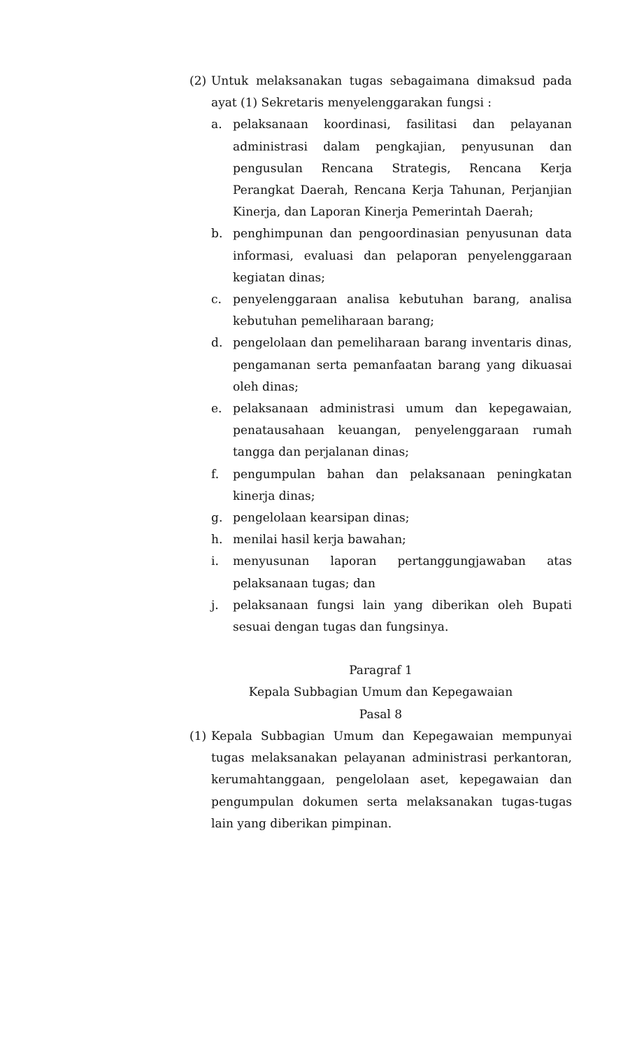(2) Untuk melaksanakan tugas sebagaimana dimaksud pada ayat (1) Sekretaris menyelenggarakan fungsi :
a. pelaksanaan koordinasi, fasilitasi dan pelayanan administrasi dalam pengkajian, penyusunan dan pengusulan Rencana Strategis, Rencana Kerja Perangkat Daerah, Rencana Kerja Tahunan, Perjanjian Kinerja, dan Laporan Kinerja Pemerintah Daerah;
b. penghimpunan dan pengoordinasian penyusunan data informasi, evaluasi dan pelaporan penyelenggaraan kegiatan dinas;
c. penyelenggaraan analisa kebutuhan barang, analisa kebutuhan pemeliharaan barang;
d. pengelolaan dan pemeliharaan barang inventaris dinas, pengamanan serta pemanfaatan barang yang dikuasai oleh dinas;
e. pelaksanaan administrasi umum dan kepegawaian, penatausahaan keuangan, penyelenggaraan rumah tangga dan perjalanan dinas;
f. pengumpulan bahan dan pelaksanaan peningkatan kinerja dinas;
g. pengelolaan kearsipan dinas;
h. menilai hasil kerja bawahan;
i. menyusunan laporan pertanggungjawaban atas pelaksanaan tugas; dan
j. pelaksanaan fungsi lain yang diberikan oleh Bupati sesuai dengan tugas dan fungsinya.
Paragraf 1
Kepala Subbagian Umum dan Kepegawaian
Pasal 8
(1) Kepala Subbagian Umum dan Kepegawaian mempunyai tugas melaksanakan pelayanan administrasi perkantoran, kerumahtanggaan, pengelolaan aset, kepegawaian dan pengumpulan dokumen serta melaksanakan tugas-tugas lain yang diberikan pimpinan.